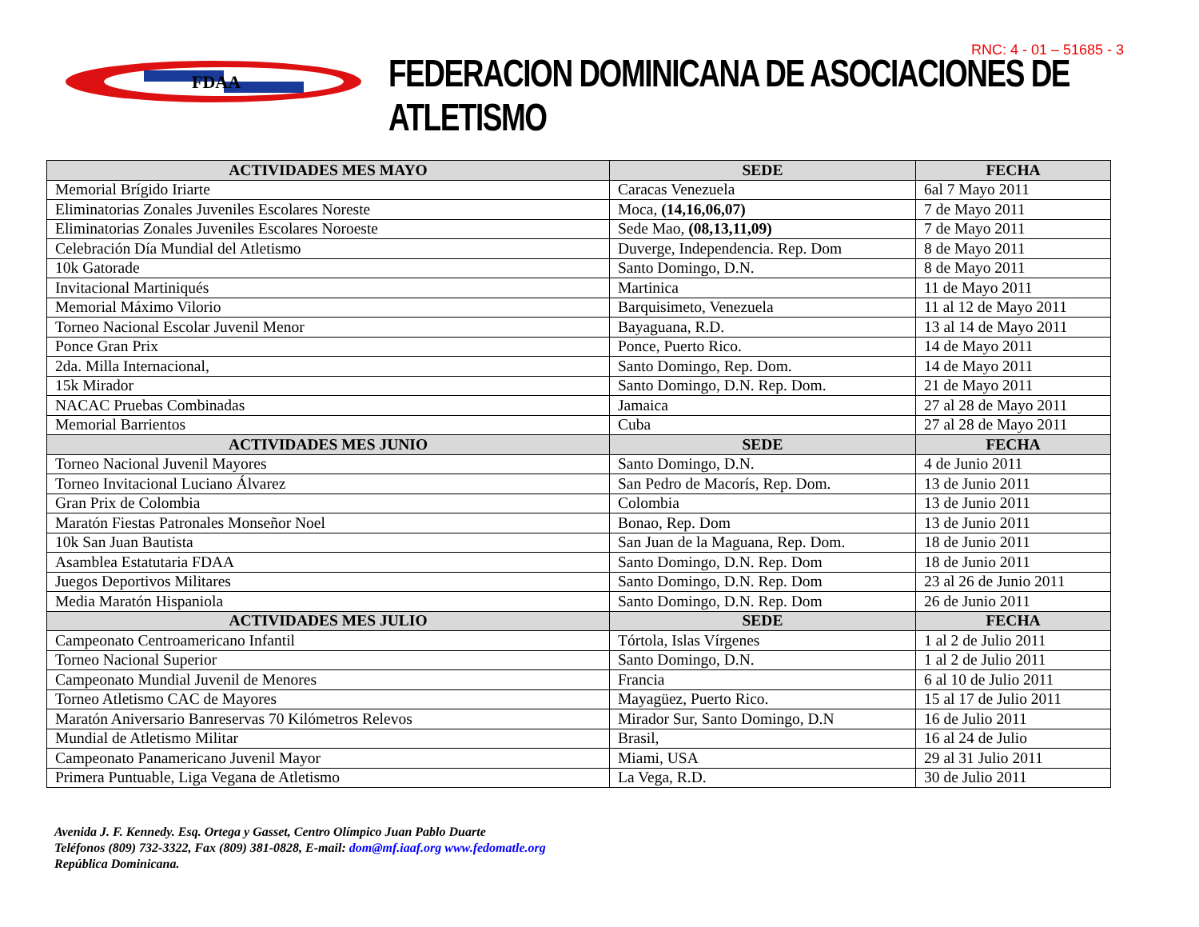FDAA
RNC: 4 - 01 – 51685 - 3
FEDERACION DOMINICANA DE ASOCIACIONES DE ATLETISMO
| ACTIVIDADES MES MAYO | SEDE | FECHA |
| --- | --- | --- |
| Memorial Brígido Iriarte | Caracas Venezuela | 6al 7 Mayo 2011 |
| Eliminatorias Zonales Juveniles Escolares Noreste | Moca, (14,16,06,07) | 7 de Mayo 2011 |
| Eliminatorias Zonales Juveniles Escolares Noroeste | Sede Mao, (08,13,11,09) | 7 de Mayo 2011 |
| Celebración Día Mundial del Atletismo | Duverge, Independencia. Rep. Dom | 8 de Mayo 2011 |
| 10k Gatorade | Santo Domingo, D.N. | 8 de Mayo 2011 |
| Invitacional Martiniqués | Martinica | 11 de Mayo 2011 |
| Memorial Máximo Vilorio | Barquisimeto, Venezuela | 11 al 12 de Mayo 2011 |
| Torneo Nacional Escolar Juvenil Menor | Bayaguana, R.D. | 13 al 14 de Mayo 2011 |
| Ponce Gran Prix | Ponce, Puerto Rico. | 14 de Mayo 2011 |
| 2da. Milla Internacional, | Santo Domingo, Rep. Dom. | 14 de Mayo 2011 |
| 15k Mirador | Santo Domingo, D.N. Rep. Dom. | 21 de Mayo 2011 |
| NACAC Pruebas Combinadas | Jamaica | 27 al 28 de Mayo 2011 |
| Memorial Barrientos | Cuba | 27 al 28 de Mayo 2011 |
| ACTIVIDADES MES JUNIO | SEDE | FECHA |
| Torneo Nacional Juvenil Mayores | Santo Domingo, D.N. | 4 de Junio 2011 |
| Torneo Invitacional Luciano Álvarez | San Pedro de Macorís, Rep. Dom. | 13 de Junio 2011 |
| Gran Prix de Colombia | Colombia | 13 de Junio 2011 |
| Maratón Fiestas Patronales Monseñor Noel | Bonao, Rep. Dom | 13 de Junio 2011 |
| 10k San Juan Bautista | San Juan de la Maguana, Rep. Dom. | 18 de Junio 2011 |
| Asamblea Estatutaria FDAA | Santo Domingo, D.N. Rep. Dom | 18 de Junio 2011 |
| Juegos Deportivos Militares | Santo Domingo, D.N. Rep. Dom | 23 al 26 de Junio 2011 |
| Media Maratón Hispaniola | Santo Domingo, D.N. Rep. Dom | 26 de Junio 2011 |
| ACTIVIDADES MES JULIO | SEDE | FECHA |
| Campeonato Centroamericano Infantil | Tórtola, Islas Vírgenes | 1 al 2 de Julio 2011 |
| Torneo Nacional Superior | Santo Domingo, D.N. | 1 al 2 de Julio 2011 |
| Campeonato Mundial Juvenil de Menores | Francia | 6 al 10 de Julio 2011 |
| Torneo Atletismo CAC de Mayores | Mayagüez, Puerto Rico. | 15 al 17 de Julio 2011 |
| Maratón Aniversario Banreservas 70 Kilómetros Relevos | Mirador Sur, Santo Domingo, D.N | 16 de Julio 2011 |
| Mundial de Atletismo Militar | Brasil, | 16 al 24 de Julio |
| Campeonato Panamericano Juvenil Mayor | Miami, USA | 29 al 31 Julio 2011 |
| Primera Puntuable, Liga Vegana de Atletismo | La Vega, R.D. | 30 de Julio 2011 |
Avenida J. F. Kennedy. Esq. Ortega y Gasset, Centro Olímpico Juan Pablo Duarte
Teléfonos (809) 732-3322, Fax (809) 381-0828, E-mail: dom@mf.iaaf.org www.fedomatle.org
República Dominicana.